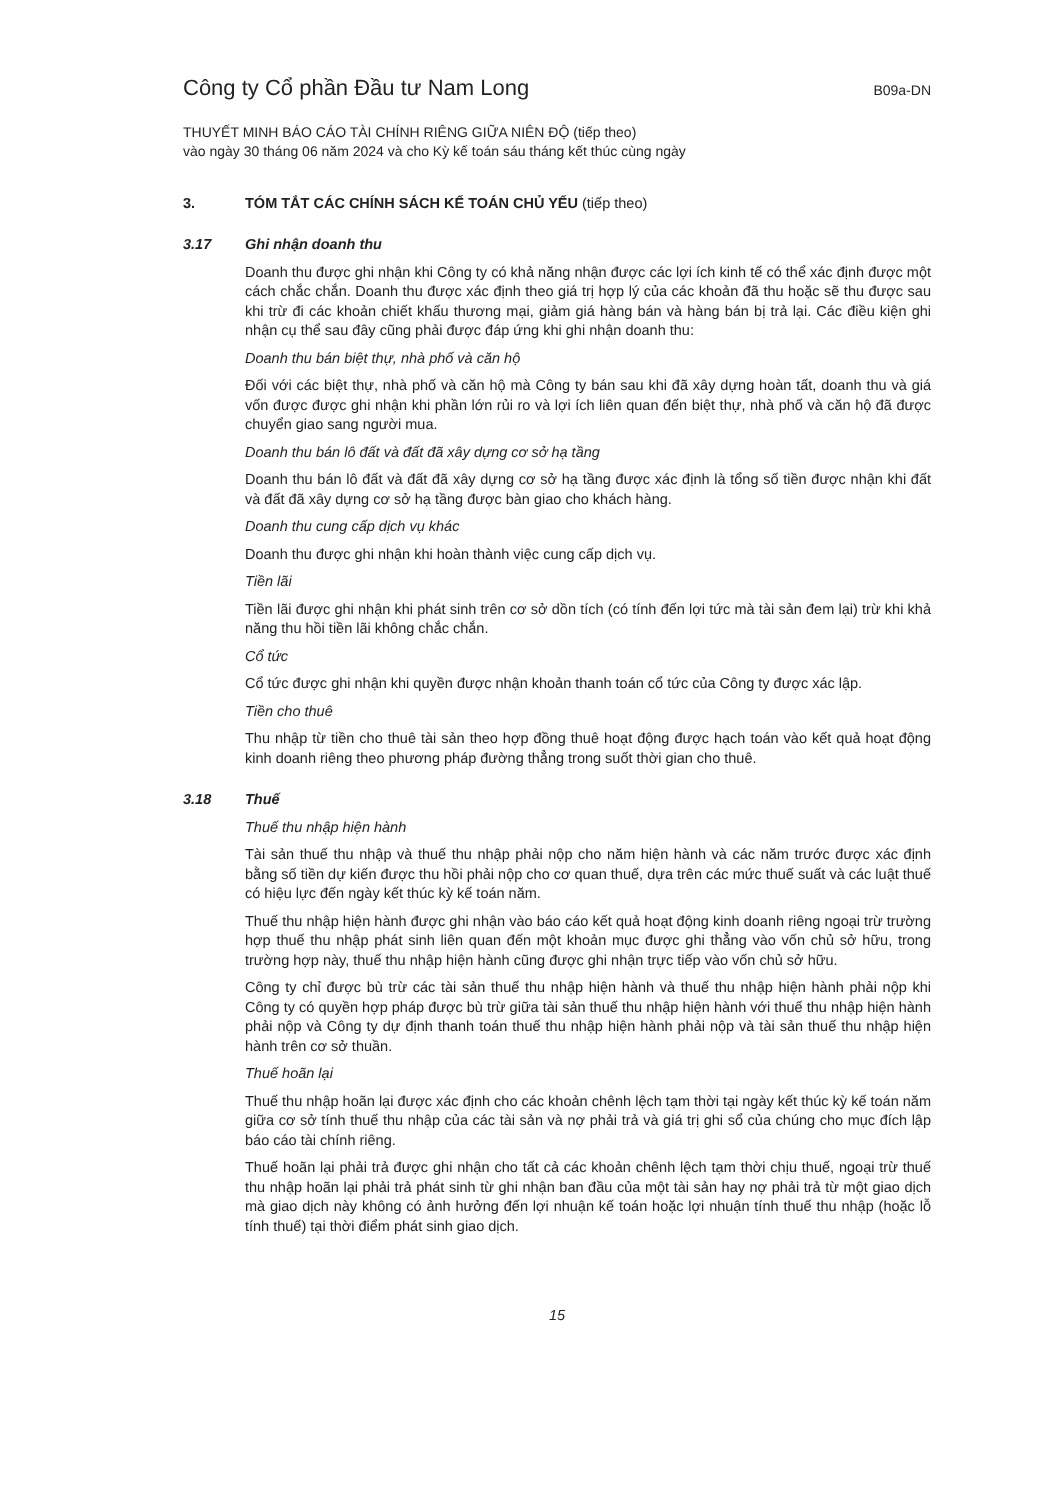Công ty Cổ phần Đầu tư Nam Long
B09a-DN
THUYẾT MINH BÁO CÁO TÀI CHÍNH RIÊNG GIỮA NIÊN ĐỘ (tiếp theo)
vào ngày 30 tháng 06 năm 2024 và cho Kỳ kế toán sáu tháng kết thúc cùng ngày
3. TÓM TẮT CÁC CHÍNH SÁCH KẾ TOÁN CHỦ YẾU (tiếp theo)
3.17 Ghi nhận doanh thu
Doanh thu được ghi nhận khi Công ty có khả năng nhận được các lợi ích kinh tế có thể xác định được một cách chắc chắn. Doanh thu được xác định theo giá trị hợp lý của các khoản đã thu hoặc sẽ thu được sau khi trừ đi các khoản chiết khấu thương mại, giảm giá hàng bán và hàng bán bị trả lại. Các điều kiện ghi nhận cụ thể sau đây cũng phải được đáp ứng khi ghi nhận doanh thu:
Doanh thu bán biệt thự, nhà phố và căn hộ
Đối với các biệt thự, nhà phố và căn hộ mà Công ty bán sau khi đã xây dựng hoàn tất, doanh thu và giá vốn được được ghi nhận khi phần lớn rủi ro và lợi ích liên quan đến biệt thự, nhà phố và căn hộ đã được chuyển giao sang người mua.
Doanh thu bán lô đất và đất đã xây dựng cơ sở hạ tầng
Doanh thu bán lô đất và đất đã xây dựng cơ sở hạ tầng được xác định là tổng số tiền được nhận khi đất và đất đã xây dựng cơ sở hạ tầng được bàn giao cho khách hàng.
Doanh thu cung cấp dịch vụ khác
Doanh thu được ghi nhận khi hoàn thành việc cung cấp dịch vụ.
Tiền lãi
Tiền lãi được ghi nhận khi phát sinh trên cơ sở dồn tích (có tính đến lợi tức mà tài sản đem lại) trừ khi khả năng thu hồi tiền lãi không chắc chắn.
Cổ tức
Cổ tức được ghi nhận khi quyền được nhận khoản thanh toán cổ tức của Công ty được xác lập.
Tiền cho thuê
Thu nhập từ tiền cho thuê tài sản theo hợp đồng thuê hoạt động được hạch toán vào kết quả hoạt động kinh doanh riêng theo phương pháp đường thẳng trong suốt thời gian cho thuê.
3.18 Thuế
Thuế thu nhập hiện hành
Tài sản thuế thu nhập và thuế thu nhập phải nộp cho năm hiện hành và các năm trước được xác định bằng số tiền dự kiến được thu hồi phải nộp cho cơ quan thuế, dựa trên các mức thuế suất và các luật thuế có hiệu lực đến ngày kết thúc kỳ kế toán năm.
Thuế thu nhập hiện hành được ghi nhận vào báo cáo kết quả hoạt động kinh doanh riêng ngoại trừ trường hợp thuế thu nhập phát sinh liên quan đến một khoản mục được ghi thẳng vào vốn chủ sở hữu, trong trường hợp này, thuế thu nhập hiện hành cũng được ghi nhận trực tiếp vào vốn chủ sở hữu.
Công ty chỉ được bù trừ các tài sản thuế thu nhập hiện hành và thuế thu nhập hiện hành phải nộp khi Công ty có quyền hợp pháp được bù trừ giữa tài sản thuế thu nhập hiện hành với thuế thu nhập hiện hành phải nộp và Công ty dự định thanh toán thuế thu nhập hiện hành phải nộp và tài sản thuế thu nhập hiện hành trên cơ sở thuần.
Thuế hoãn lại
Thuế thu nhập hoãn lại được xác định cho các khoản chênh lệch tạm thời tại ngày kết thúc kỳ kế toán năm giữa cơ sở tính thuế thu nhập của các tài sản và nợ phải trả và giá trị ghi sổ của chúng cho mục đích lập báo cáo tài chính riêng.
Thuế hoãn lại phải trả được ghi nhận cho tất cả các khoản chênh lệch tạm thời chịu thuế, ngoại trừ thuế thu nhập hoãn lại phải trả phát sinh từ ghi nhận ban đầu của một tài sản hay nợ phải trả từ một giao dịch mà giao dịch này không có ảnh hưởng đến lợi nhuận kế toán hoặc lợi nhuận tính thuế thu nhập (hoặc lỗ tính thuế) tại thời điểm phát sinh giao dịch.
15